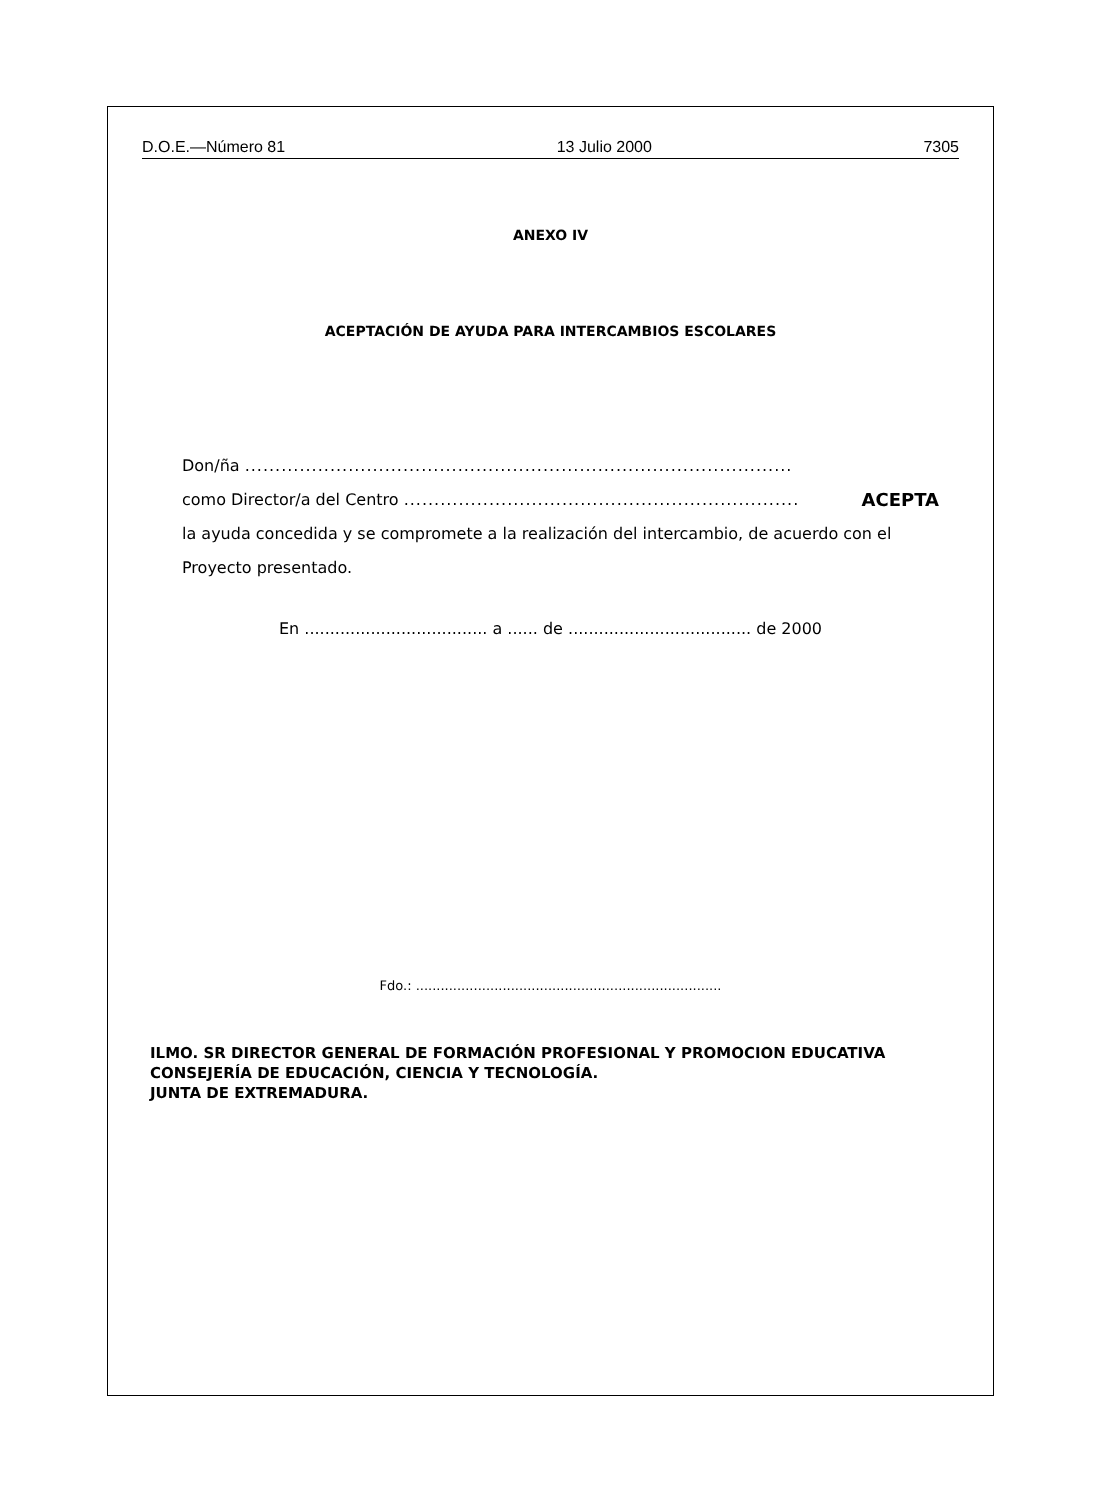D.O.E.—Número 81 13 Julio 2000 7305
ANEXO IV
ACEPTACIÓN DE AYUDA PARA INTERCAMBIOS ESCOLARES
Don/ña ..........................................................................................
como Director/a del Centro ................................................................. ACEPTA
la ayuda concedida y se compromete a la realización del intercambio, de acuerdo con el Proyecto presentado.
En .................................... a ...... de .................................... de 2000
Fdo.: ..........................................................................
ILMO. SR DIRECTOR GENERAL DE FORMACIÓN PROFESIONAL Y PROMOCION EDUCATIVA
CONSEJERÍA DE EDUCACIÓN, CIENCIA Y TECNOLOGÍA.
JUNTA DE EXTREMADURA.